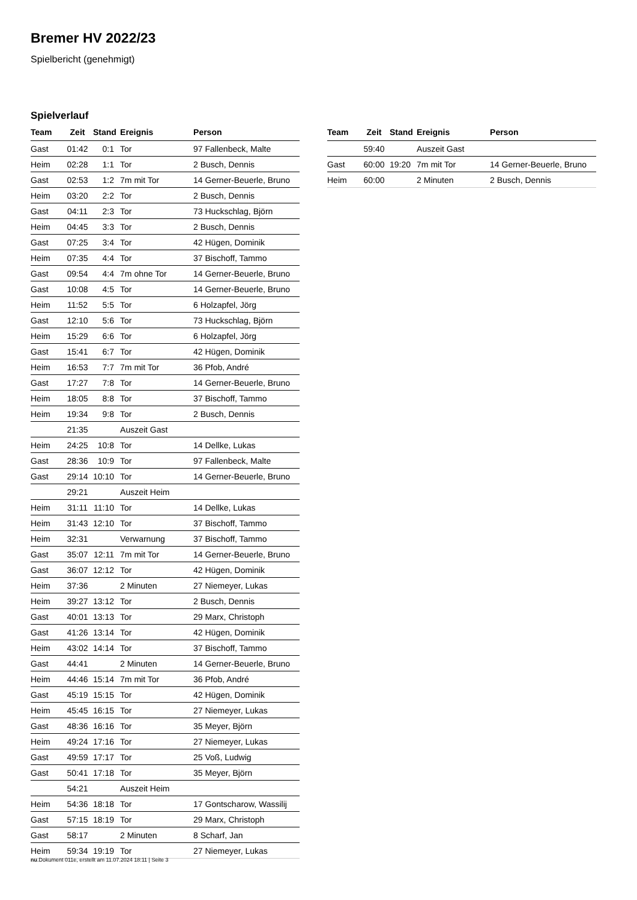Bremer HV 2022/23
Spielbericht (genehmigt)
Spielverlauf
| Team | Zeit | Stand | Ereignis | Person |
| --- | --- | --- | --- | --- |
| Gast | 01:42 | 0:1 | Tor | 97 Fallenbeck, Malte |
| Heim | 02:28 | 1:1 | Tor | 2 Busch, Dennis |
| Gast | 02:53 | 1:2 | 7m mit Tor | 14 Gerner-Beuerle, Bruno |
| Heim | 03:20 | 2:2 | Tor | 2 Busch, Dennis |
| Gast | 04:11 | 2:3 | Tor | 73 Huckschlag, Björn |
| Heim | 04:45 | 3:3 | Tor | 2 Busch, Dennis |
| Gast | 07:25 | 3:4 | Tor | 42 Hügen, Dominik |
| Heim | 07:35 | 4:4 | Tor | 37 Bischoff, Tammo |
| Gast | 09:54 | 4:4 | 7m ohne Tor | 14 Gerner-Beuerle, Bruno |
| Gast | 10:08 | 4:5 | Tor | 14 Gerner-Beuerle, Bruno |
| Heim | 11:52 | 5:5 | Tor | 6 Holzapfel, Jörg |
| Gast | 12:10 | 5:6 | Tor | 73 Huckschlag, Björn |
| Heim | 15:29 | 6:6 | Tor | 6 Holzapfel, Jörg |
| Gast | 15:41 | 6:7 | Tor | 42 Hügen, Dominik |
| Heim | 16:53 | 7:7 | 7m mit Tor | 36 Pfob, André |
| Gast | 17:27 | 7:8 | Tor | 14 Gerner-Beuerle, Bruno |
| Heim | 18:05 | 8:8 | Tor | 37 Bischoff, Tammo |
| Heim | 19:34 | 9:8 | Tor | 2 Busch, Dennis |
| | 21:35 | | Auszeit Gast | |
| Heim | 24:25 | 10:8 | Tor | 14 Dellke, Lukas |
| Gast | 28:36 | 10:9 | Tor | 97 Fallenbeck, Malte |
| Gast | 29:14 | 10:10 | Tor | 14 Gerner-Beuerle, Bruno |
| | 29:21 | | Auszeit Heim | |
| Heim | 31:11 | 11:10 | Tor | 14 Dellke, Lukas |
| Heim | 31:43 | 12:10 | Tor | 37 Bischoff, Tammo |
| Heim | 32:31 | | Verwarnung | 37 Bischoff, Tammo |
| Gast | 35:07 | 12:11 | 7m mit Tor | 14 Gerner-Beuerle, Bruno |
| Gast | 36:07 | 12:12 | Tor | 42 Hügen, Dominik |
| Heim | 37:36 | | 2 Minuten | 27 Niemeyer, Lukas |
| Heim | 39:27 | 13:12 | Tor | 2 Busch, Dennis |
| Gast | 40:01 | 13:13 | Tor | 29 Marx, Christoph |
| Gast | 41:26 | 13:14 | Tor | 42 Hügen, Dominik |
| Heim | 43:02 | 14:14 | Tor | 37 Bischoff, Tammo |
| Gast | 44:41 | | 2 Minuten | 14 Gerner-Beuerle, Bruno |
| Heim | 44:46 | 15:14 | 7m mit Tor | 36 Pfob, André |
| Gast | 45:19 | 15:15 | Tor | 42 Hügen, Dominik |
| Heim | 45:45 | 16:15 | Tor | 27 Niemeyer, Lukas |
| Gast | 48:36 | 16:16 | Tor | 35 Meyer, Björn |
| Heim | 49:24 | 17:16 | Tor | 27 Niemeyer, Lukas |
| Gast | 49:59 | 17:17 | Tor | 25 Voß, Ludwig |
| Gast | 50:41 | 17:18 | Tor | 35 Meyer, Björn |
| | 54:21 | | Auszeit Heim | |
| Heim | 54:36 | 18:18 | Tor | 17 Gontscharow, Wassilij |
| Gast | 57:15 | 18:19 | Tor | 29 Marx, Christoph |
| Gast | 58:17 | | 2 Minuten | 8 Scharf, Jan |
| Heim | 59:34 | 19:19 | Tor | 27 Niemeyer, Lukas |
| Team | Zeit | Stand | Ereignis | Person |
| --- | --- | --- | --- | --- |
| | 59:40 | | Auszeit Gast | |
| Gast | 60:00 | 19:20 | 7m mit Tor | 14 Gerner-Beuerle, Bruno |
| Heim | 60:00 | | 2 Minuten | 2 Busch, Dennis |
nu.Dokument 011e, erstellt am 11.07.2024 18:11 | Seite 3